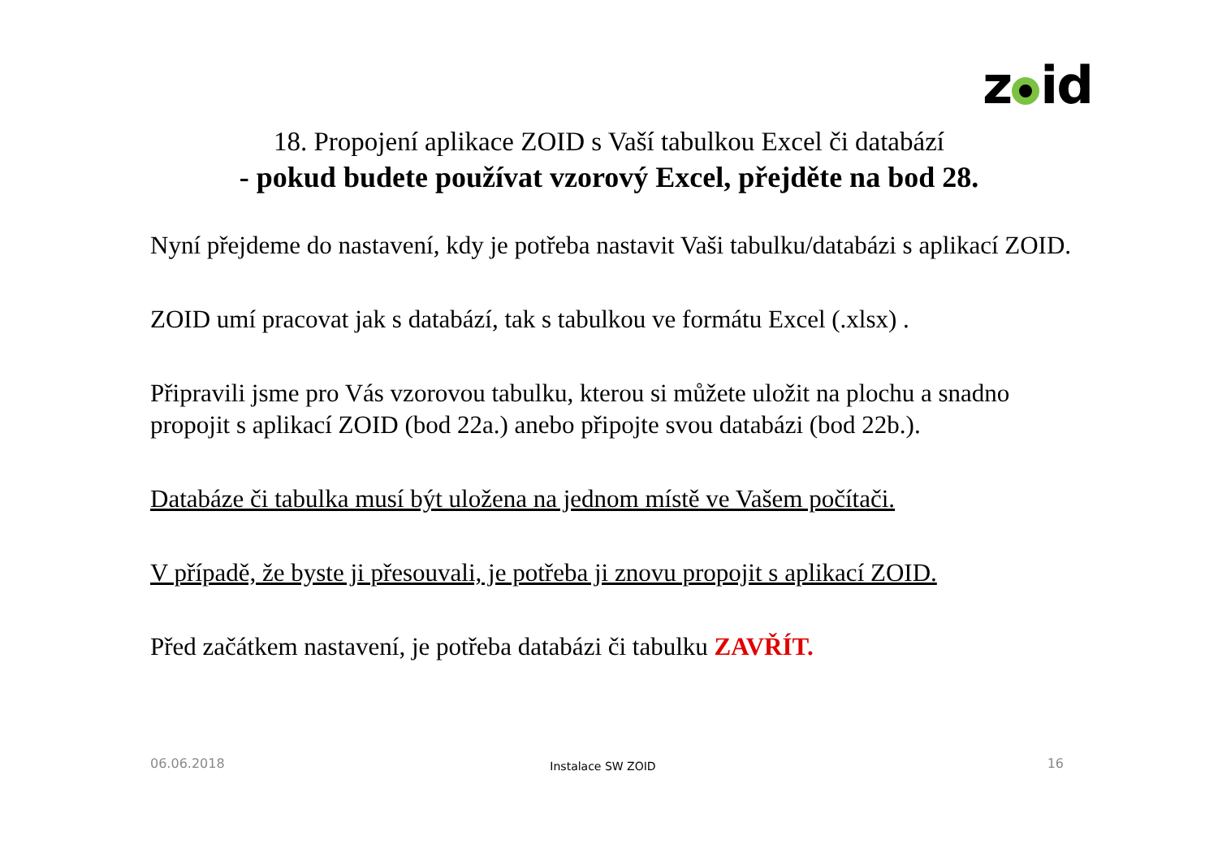z id
18. Propojení aplikace ZOID s Vaší tabulkou Excel či databází
- pokud budete používat vzorový Excel, přejděte na bod 28.
Nyní přejdeme do nastavení, kdy je potřeba nastavit Vaši tabulku/databázi s aplikací ZOID.
ZOID umí pracovat jak s databází, tak s tabulkou ve formátu Excel (.xlsx) .
Připravili jsme pro Vás vzorovou tabulku, kterou si můžete uložit na plochu a snadno propojit s aplikací ZOID (bod 22a.) anebo připojte svou databázi (bod 22b.).
Databáze či tabulka musí být uložena na jednom místě ve Vašem počítači.
V případě, že byste ji přesouvali, je potřeba ji znovu propojit s aplikací ZOID.
Před začátkem nastavení, je potřeba databázi či tabulku ZAVŘÍT.
Instalace SW ZOID 06.06.2018 16